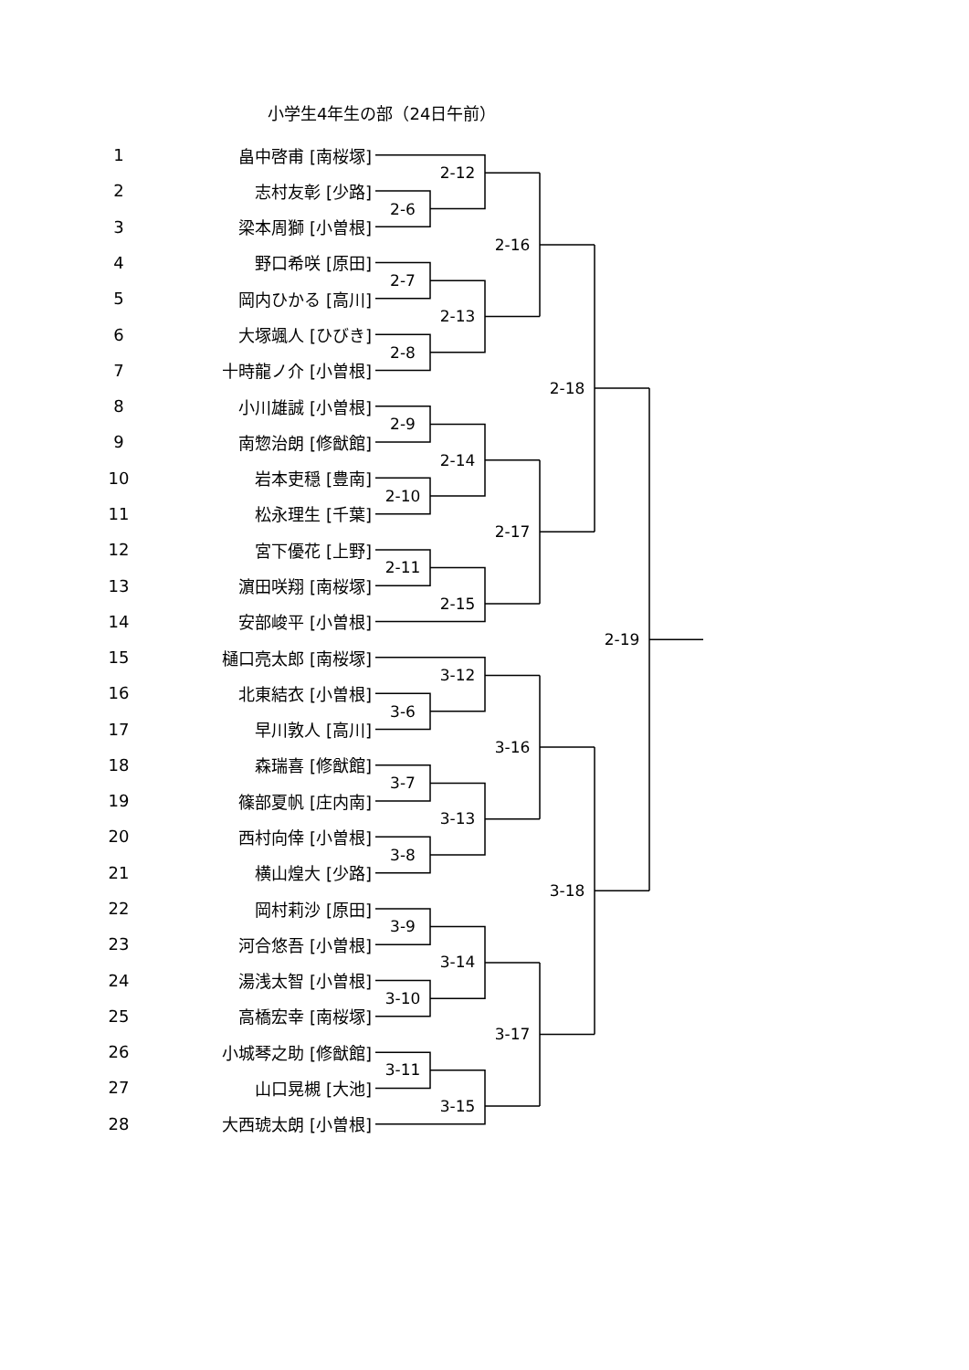小学生4年生の部（24日午前）
1
畠中啓甫 [南桜塚]
2-12
2
志村友彰 [少路]
2-6
3
梁本周獅 [小曽根]
2-16
4
野口希咲 [原田]
2-7
5
岡内ひかる [高川]
2-13
6
大塚颯人 [ひびき]
2-8
7
十時龍ノ介 [小曽根]
2-18
8
小川雄誠 [小曽根]
2-9
9
南惣治朗 [修猷館]
2-14
10
岩本吏穏 [豊南]
2-10
11
松永理生 [千葉]
2-17
12
宮下優花 [上野]
2-11
13
濵田咲翔 [南桜塚]
2-15
14
安部峻平 [小曽根]
2-19
15
樋口亮太郎 [南桜塚]
3-12
16
北東結衣 [小曽根]
3-6
17
早川敦人 [高川]
3-16
18
森瑞喜 [修猷館]
3-7
19
篠部夏帆 [庄内南]
3-13
20
西村向倖 [小曽根]
3-8
21
横山煌大 [少路]
3-18
22
岡村莉沙 [原田]
3-9
23
河合悠吾 [小曽根]
3-14
24
湯浅太智 [小曽根]
3-10
25
高橋宏幸 [南桜塚]
3-17
26
小城琴之助 [修猷館]
3-11
27
山口晃槻 [大池]
3-15
28
大西琥太朗 [小曽根]